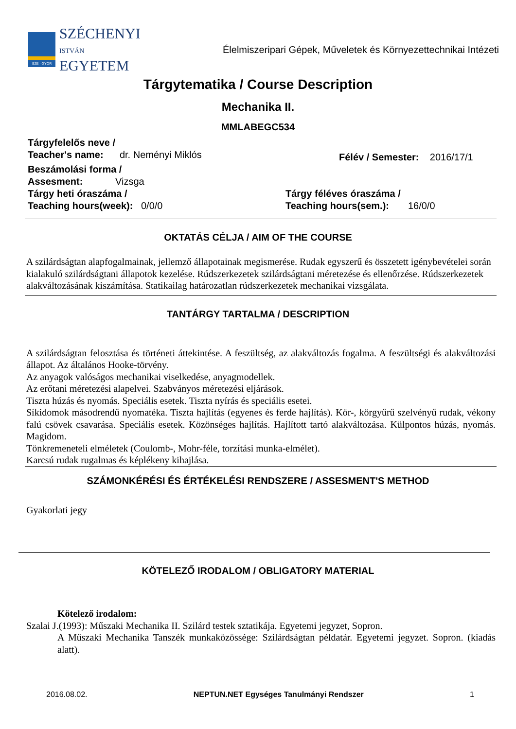SZE · GYŐR
SZÉCHENYI
ISTVÁN
EGYETEM
Élelmiszeripari Gépek, Műveletek és Környezettechnikai Intézeti
Tárgytematika / Course Description
Mechanika II.
MMLABEGC534
Tárgyfelelős neve /
Teacher's name: dr. Neményi Miklós
Félév / Semester: 2016/17/1
Beszámolási forma /
Assesment: Vizsga
Tárgy heti óraszáma /
Teaching hours(week): 0/0/0
Tárgy féléves óraszáma /
Teaching hours(sem.): 16/0/0
OKTATÁS CÉLJA / AIM OF THE COURSE
A szilárdságtan alapfogalmainak, jellemző állapotainak megismerése. Rudak egyszerű és összetett igénybevételei során kialakuló szilárdságtani állapotok kezelése. Rúdszerkezetek szilárdságtani méretezése és ellenőrzése. Rúdszerkezetek alakváltozásának kiszámítása. Statikailag határozatlan rúdszerkezetek mechanikai vizsgálata.
TANTÁRGY TARTALMA / DESCRIPTION
A szilárdságtan felosztása és történeti áttekintése. A feszültség, az alakváltozás fogalma. A feszültségi és alakváltozási állapot. Az általános Hooke-törvény.
Az anyagok valóságos mechanikai viselkedése, anyagmodellek.
Az erőtani méretezési alapelvei. Szabványos méretezési eljárások.
Tiszta húzás és nyomás. Speciális esetek. Tiszta nyírás és speciális esetei.
Síkidomok másodrendű nyomatéka. Tiszta hajlítás (egyenes és ferde hajlítás). Kör-, körgyűrű szelvényű rudak, vékony falú csövek csavarása. Speciális esetek. Közönséges hajlítás. Hajlított tartó alakváltozása. Külpontos húzás, nyomás. Magidom.
Tönkremeneteli elméletek (Coulomb-, Mohr-féle, torzítási munka-elmélet).
Karcsú rudak rugalmas és képlékeny kihajlása.
SZÁMONKÉRÉSI ÉS ÉRTÉKELÉSI RENDSZERE / ASSESMENT'S METHOD
Gyakorlati jegy
KÖTELEZŐ IRODALOM / OBLIGATORY MATERIAL
Kötelező irodalom:
Szalai J.(1993): Műszaki Mechanika II. Szilárd testek sztatikája. Egyetemi jegyzet, Sopron.
A Műszaki Mechanika Tanszék munkaközössége: Szilárdságtan példatár. Egyetemi jegyzet. Sopron. (kiadás alatt).
2016.08.02. NEPTUN.NET Egységes Tanulmányi Rendszer 1